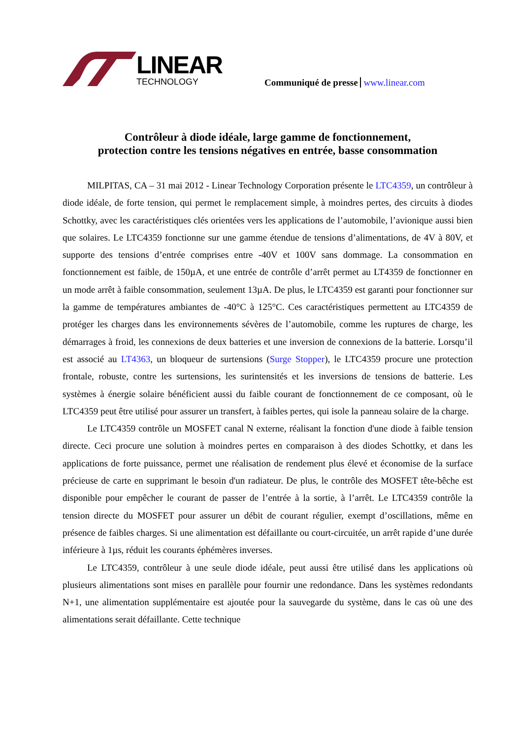LINEAR
TECHNOLOGY
Communiqué de presse www.linear.com
Contrôleur à diode idéale, large gamme de fonctionnement,
protection contre les tensions négatives en entrée, basse consommation
MILPITAS, CA – 31 mai 2012 - Linear Technology Corporation présente le LTC4359, un contrôleur à diode idéale, de forte tension, qui permet le remplacement simple, à moindres pertes, des circuits à diodes Schottky, avec les caractéristiques clés orientées vers les applications de l’automobile, l’avionique aussi bien que solaires. Le LTC4359 fonctionne sur une gamme étendue de tensions d’alimentations, de 4V à 80V, et supporte des tensions d’entrée comprises entre -40V et 100V sans dommage. La consommation en fonctionnement est faible, de 150µA, et une entrée de contrôle d’arrêt permet au LT4359 de fonctionner en un mode arrêt à faible consommation, seulement 13µA. De plus, le LTC4359 est garanti pour fonctionner sur la gamme de températures ambiantes de -40°C à 125°C. Ces caractéristiques permettent au LTC4359 de protéger les charges dans les environnements sévères de l’automobile, comme les ruptures de charge, les démarrages à froid, les connexions de deux batteries et une inversion de connexions de la batterie. Lorsqu’il est associé au LT4363, un bloqueur de surtensions (Surge Stopper), le LTC4359 procure une protection frontale, robuste, contre les surtensions, les surintensités et les inversions de tensions de batterie. Les systèmes à énergie solaire bénéficient aussi du faible courant de fonctionnement de ce composant, où le LTC4359 peut être utilisé pour assurer un transfert, à faibles pertes, qui isole la panneau solaire de la charge.
Le LTC4359 contrôle un MOSFET canal N externe, réalisant la fonction d'une diode à faible tension directe. Ceci procure une solution à moindres pertes en comparaison à des diodes Schottky, et dans les applications de forte puissance, permet une réalisation de rendement plus élevé et économise de la surface précieuse de carte en supprimant le besoin d'un radiateur. De plus, le contrôle des MOSFET tête-bêche est disponible pour empêcher le courant de passer de l’entrée à la sortie, à l’arrêt. Le LTC4359 contrôle la tension directe du MOSFET pour assurer un débit de courant régulier, exempt d’oscillations, même en présence de faibles charges. Si une alimentation est défaillante ou court-circuitée, un arrêt rapide d’une durée inférieure à 1µs, réduit les courants éphémères inverses.
Le LTC4359, contrôleur à une seule diode idéale, peut aussi être utilisé dans les applications où plusieurs alimentations sont mises en parallèle pour fournir une redondance. Dans les systèmes redondants N+1, une alimentation supplémentaire est ajoutée pour la sauvegarde du système, dans le cas où une des alimentations serait défaillante. Cette technique